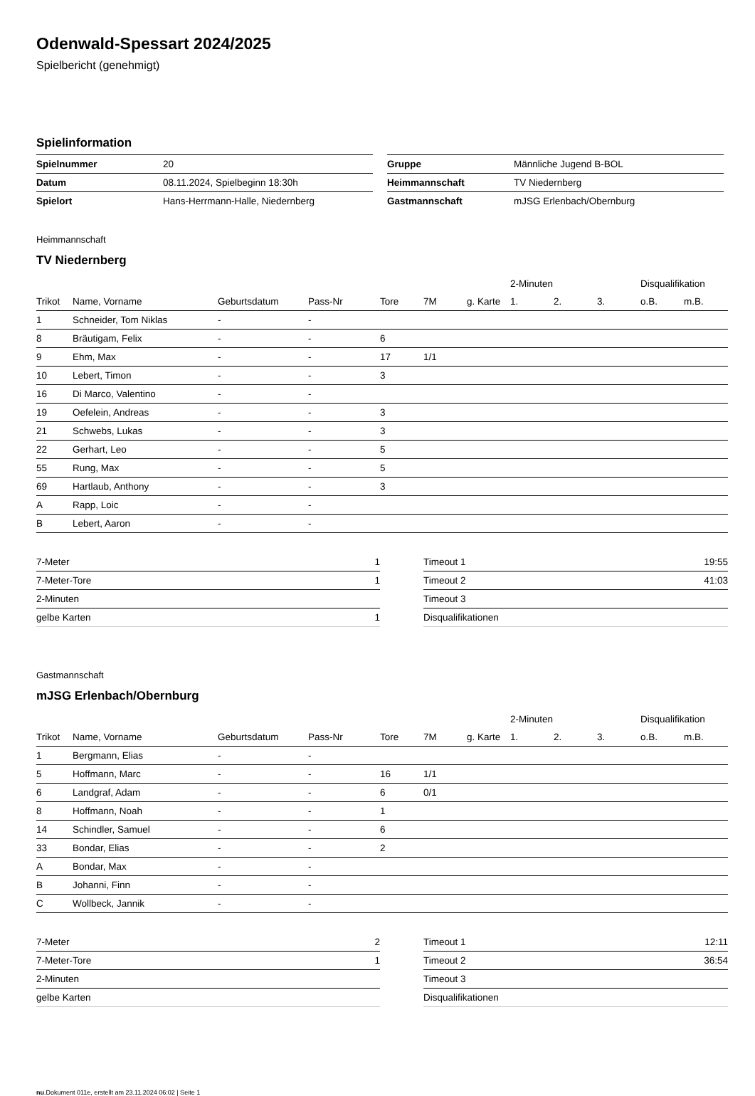Odenwald-Spessart 2024/2025
Spielbericht (genehmigt)
Spielinformation
| Spielnummer | 20 |
| Datum | 08.11.2024, Spielbeginn 18:30h |
| Spielort | Hans-Herrmann-Halle, Niedernberg |
| Gruppe | Männliche Jugend B-BOL |
| Heimmannschaft | TV Niedernberg |
| Gastmannschaft | mJSG Erlenbach/Obernburg |
Heimmannschaft
TV Niedernberg
| | | | | | | | 2-Minuten | | | Disqualifikation | |
| --- | --- | --- | --- | --- | --- | --- | --- | --- | --- | --- | --- |
| Trikot | Name, Vorname | Geburtsdatum | Pass-Nr | Tore | 7M | g. Karte | 1. | 2. | 3. | o.B. | m.B. |
| 1 | Schneider, Tom Niklas | - | - | | | | | | | | |
| 8 | Bräutigam, Felix | - | - | 6 | | | | | | | |
| 9 | Ehm, Max | - | - | 17 | 1/1 | | | | | | |
| 10 | Lebert, Timon | - | - | 3 | | | | | | | |
| 16 | Di Marco, Valentino | - | - | | | | | | | | |
| 19 | Oefelein, Andreas | - | - | 3 | | | | | | | |
| 21 | Schwebs, Lukas | - | - | 3 | | | | | | | |
| 22 | Gerhart, Leo | - | - | 5 | | | | | | | |
| 55 | Rung, Max | - | - | 5 | | | | | | | |
| 69 | Hartlaub, Anthony | - | - | 3 | | | | | | | |
| A | Rapp, Loic | - | - | | | | | | | | |
| B | Lebert, Aaron | - | - | | | | | | | | |
| 7-Meter | 1 |
| 7-Meter-Tore | 1 |
| 2-Minuten | |
| gelbe Karten | 1 |
| Timeout 1 | 19:55 |
| Timeout 2 | 41:03 |
| Timeout 3 | |
| Disqualifikationen | |
Gastmannschaft
mJSG Erlenbach/Obernburg
| | | | | | | | 2-Minuten | | | Disqualifikation | |
| --- | --- | --- | --- | --- | --- | --- | --- | --- | --- | --- | --- |
| Trikot | Name, Vorname | Geburtsdatum | Pass-Nr | Tore | 7M | g. Karte | 1. | 2. | 3. | o.B. | m.B. |
| 1 | Bergmann, Elias | - | - | | | | | | | | |
| 5 | Hoffmann, Marc | - | - | 16 | 1/1 | | | | | | |
| 6 | Landgraf, Adam | - | - | 6 | 0/1 | | | | | | |
| 8 | Hoffmann, Noah | - | - | 1 | | | | | | | |
| 14 | Schindler, Samuel | - | - | 6 | | | | | | | |
| 33 | Bondar, Elias | - | - | 2 | | | | | | | |
| A | Bondar, Max | - | - | | | | | | | | |
| B | Johanni, Finn | - | - | | | | | | | | |
| C | Wollbeck, Jannik | - | - | | | | | | | | |
| 7-Meter | 2 |
| 7-Meter-Tore | 1 |
| 2-Minuten | |
| gelbe Karten | |
| Timeout 1 | 12:11 |
| Timeout 2 | 36:54 |
| Timeout 3 | |
| Disqualifikationen | |
nu.Dokument 011e, erstellt am 23.11.2024 06:02 | Seite 1